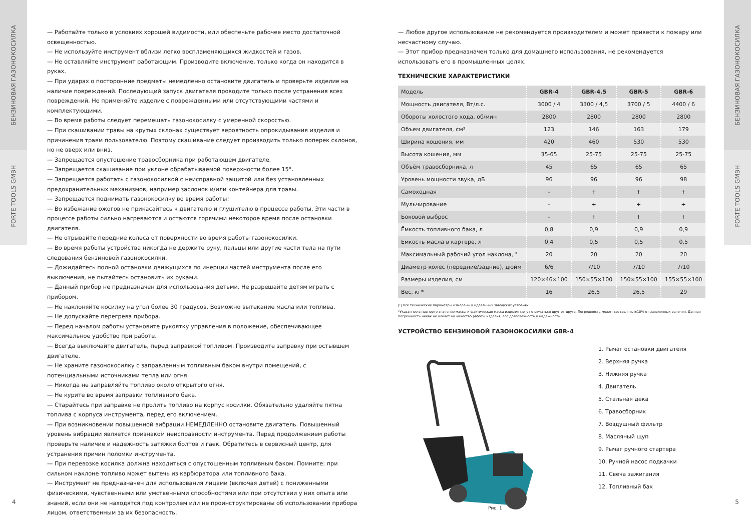БЕНЗИНОВАЯ ГАЗОНОКОСИЛКА
FORTE TOOLS GMBH
БЕНЗИНОВАЯ ГАЗОНОКОСИЛКА
FORTE TOOLS GMBH
— Работайте только в условиях хорошей видимости, или обеспечьте рабочее место достаточной освещенностью.
— Не используйте инструмент вблизи легко воспламеняющихся жидкостей и газов.
— Не оставляйте инструмент работающим. Производите включение, только когда он находится в руках.
— При ударах о посторонние предметы немедленно остановите двигатель и проверьте изделие на наличие повреждений. Последующий запуск двигателя проводите только после устранения всех повреждений. Не применяйте изделие с поврежденными или отсутствующими частями и комплектующими.
— Во время работы следует перемещать газонокосилку с умеренной скоростью.
— При скашивании травы на крутых склонах существует вероятность опрокидывания изделия и причинения травм пользователю. Поэтому скашивание следует производить только поперек склонов, но не вверх или вниз.
— Запрещается опустошение травосборника при работающем двигателе.
— Запрещается скашивание при уклоне обрабатываемой поверхности более 15°.
— Запрещается работать с газонокосилкой с неисправной защитой или без установленных предохранительных механизмов, например заслонок и/или контейнера для травы.
— Запрещается поднимать газонокосилку во время работы!
— Во избежание ожогов не прикасайтесь к двигателю и глушителю в процессе работы. Эти части в процессе работы сильно нагреваются и остаются горячими некоторое время после остановки двигателя.
— Не отрывайте передние колеса от поверхности во время работы газонокосилки.
— Во время работы устройства никогда не держите руку, пальцы или другие части тела на пути следования бензиновой газонокосилки.
— Дожидайтесь полной остановки движущихся по инерции частей инструмента после его выключения, не пытайтесь остановить их руками.
— Данный прибор не предназначен для использования детьми. Не разрешайте детям играть с прибором.
— Не наклоняйте косилку на угол более 30 градусов. Возможно вытекание масла или топлива.
— Не допускайте перегрева прибора.
— Перед началом работы установите рукоятку управления в положение, обеспечивающее максимальное удобство при работе.
— Всегда выключайте двигатель, перед заправкой топливом. Производите заправку при остывшем двигателе.
— Не храните газонокосилку с заправленным топливным баком внутри помещений, с потенциальными источниками тепла или огня.
— Никогда не заправляйте топливо около открытого огня.
— Не курите во время заправки топливного бака.
— Старайтесь при заправке не пролить топливо на корпус косилки. Обязательно удаляйте пятна топлива с корпуса инструмента, перед его включением.
— При возникновении повышенной вибрации НЕМЕДЛЕННО остановите двигатель. Повышенный уровень вибрации является признаком неисправности инструмента. Перед продолжением работы проверьте наличие и надежность затяжки болтов и гаек. Обратитесь в сервисный центр, для устранения причин поломки инструмента.
— При перевозке косилка должна находиться с опустошенным топливным баком. Помните: при сильном наклоне топливо может вытечь из карбюратора или топливного бака.
— Инструмент не предназначен для использования лицами (включая детей) с пониженными физическими, чувственными или умственными способностями или при отсутствии у них опыта или знаний, если они не находятся под контролем или не проинструктированы об использовании прибора лицом, ответственным за их безопасность.
— Любое другое использование не рекомендуется производителем и может привести к пожару или несчастному случаю.
— Этот прибор предназначен только для домашнего использования, не рекомендуется использовать его в промышленных целях.
ТЕХНИЧЕСКИЕ ХАРАКТЕРИСТИКИ
| Модель | GBR-4 | GBR-4.5 | GBR-5 | GBR-6 |
| Мощность двигателя, Вт/л.с. | 3000 / 4 | 3300 / 4,5 | 3700 / 5 | 4400 / 6 |
| Обороты холостого хода, об/мин | 2800 | 2800 | 2800 | 2800 |
| Объем двигателя, см³ | 123 | 146 | 163 | 179 |
| Ширина кошения, мм | 420 | 460 | 530 | 530 |
| Высота кошения, мм | 35-65 | 25-75 | 25-75 | 25-75 |
| Объём травосборника, л | 45 | 65 | 65 | 65 |
| Уровень мощности звука, дБ | 96 | 96 | 96 | 98 |
| Самоходная | - | + | + | + |
| Мульчирование | - | + | + | + |
| Боковой выброс | - | + | + | + |
| Ёмкость топливного бака, л | 0,8 | 0,9 | 0,9 | 0,9 |
| Ёмкость масла в картере, л | 0,4 | 0,5 | 0,5 | 0,5 |
| Максимальный рабочий угол наклона, ° | 20 | 20 | 20 | 20 |
| Диаметр колес (передние/задние), дюйм | 6/6 | 7/10 | 7/10 | 7/10 |
| Размеры изделия, см | 120×46×100 | 150×55×100 | 150×55×100 | 155×55×100 |
| Вес, кг* | 16 | 26,5 | 26,5 | 29 |
[!] Все технические параметры измерены в идеальных заводских условиях.
*Указанное в паспорте значение массы и фактическая масса изделия могут отличаться друг от друга. Погрешность может составлять ±10% от заявленных величин. Данная погрешность никак не влияет на качество работы изделия, его долговечность и надежность.
УСТРОЙСТВО БЕНЗИНОВОЙ ГАЗОНОКОСИЛКИ GBR-4
Рис. 1
1. Рычаг остановки двигателя
2. Верхняя ручка
3. Нижняя ручка
4. Двигатель
5. Стальная дека
6. Травосборник
7. Воздушный фильтр
8. Масляный щуп
9. Рычаг ручного стартера
10. Ручной насос подкачки
11. Свеча зажигания
12. Топливный бак
4 5